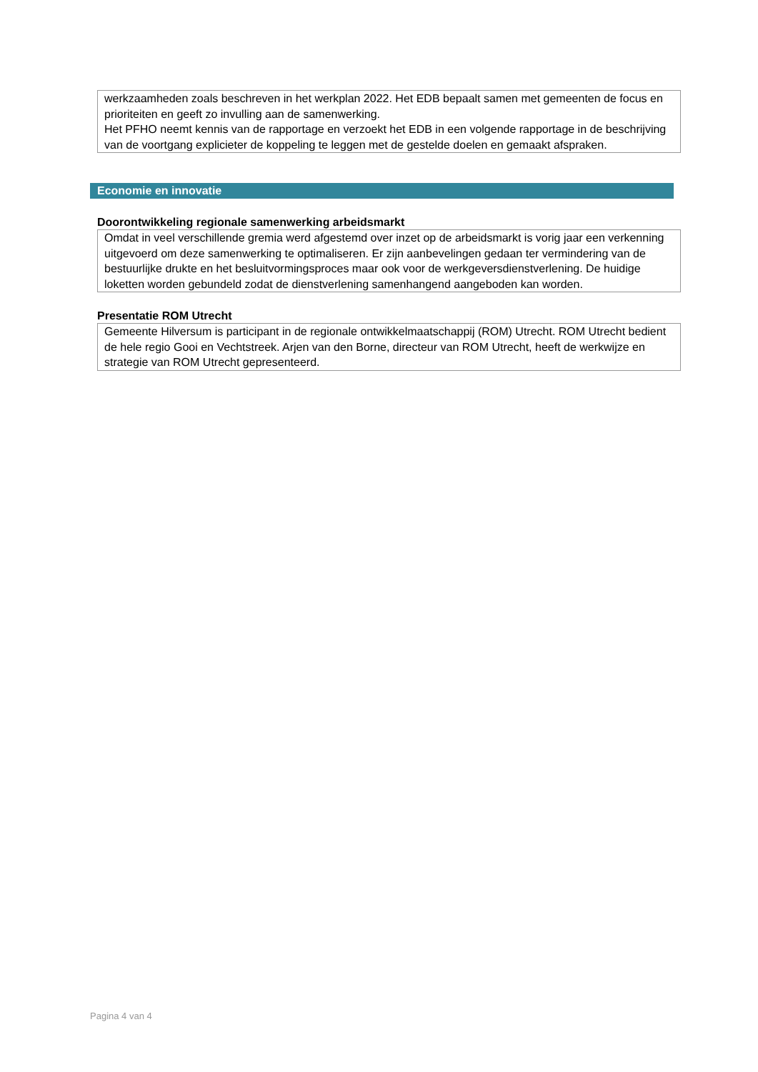werkzaamheden zoals beschreven in het werkplan 2022. Het EDB bepaalt samen met gemeenten de focus en prioriteiten en geeft zo invulling aan de samenwerking.
Het PFHO neemt kennis van de rapportage en verzoekt het EDB in een volgende rapportage in de beschrijving van de voortgang explicieter de koppeling te leggen met de gestelde doelen en gemaakt afspraken.
Economie en innovatie
Doorontwikkeling regionale samenwerking arbeidsmarkt
Omdat in veel verschillende gremia werd afgestemd over inzet op de arbeidsmarkt is vorig jaar een verkenning uitgevoerd om deze samenwerking te optimaliseren. Er zijn aanbevelingen gedaan ter vermindering van de bestuurlijke drukte en het besluitvormingsproces maar ook voor de werkgeversdienstverlening. De huidige loketten worden gebundeld zodat de dienstverlening samenhangend aangeboden kan worden.
Presentatie ROM Utrecht
Gemeente Hilversum is participant in de regionale ontwikkelmaatschappij (ROM) Utrecht. ROM Utrecht bedient de hele regio Gooi en Vechtstreek. Arjen van den Borne, directeur van ROM Utrecht, heeft de werkwijze en strategie van ROM Utrecht gepresenteerd.
Pagina 4 van 4